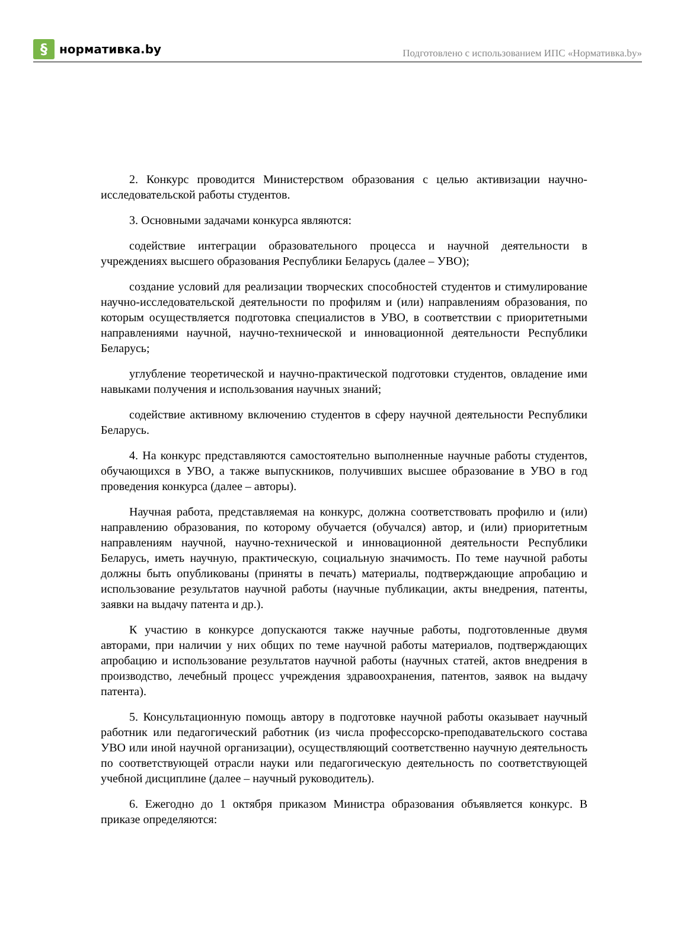§
нормативка.by
Подготовлено с использованием ИПС «Нормативка.by»
2. Конкурс проводится Министерством образования с целью активизации научно-исследовательской работы студентов.
3. Основными задачами конкурса являются:
содействие интеграции образовательного процесса и научной деятельности в учреждениях высшего образования Республики Беларусь (далее – УВО);
создание условий для реализации творческих способностей студентов и стимулирование научно-исследовательской деятельности по профилям и (или) направлениям образования, по которым осуществляется подготовка специалистов в УВО, в соответствии с приоритетными направлениями научной, научно-технической и инновационной деятельности Республики Беларусь;
углубление теоретической и научно-практической подготовки студентов, овладение ими навыками получения и использования научных знаний;
содействие активному включению студентов в сферу научной деятельности Республики Беларусь.
4. На конкурс представляются самостоятельно выполненные научные работы студентов, обучающихся в УВО, а также выпускников, получивших высшее образование в УВО в год проведения конкурса (далее – авторы).
Научная работа, представляемая на конкурс, должна соответствовать профилю и (или) направлению образования, по которому обучается (обучался) автор, и (или) приоритетным направлениям научной, научно-технической и инновационной деятельности Республики Беларусь, иметь научную, практическую, социальную значимость. По теме научной работы должны быть опубликованы (приняты в печать) материалы, подтверждающие апробацию и использование результатов научной работы (научные публикации, акты внедрения, патенты, заявки на выдачу патента и др.).
К участию в конкурсе допускаются также научные работы, подготовленные двумя авторами, при наличии у них общих по теме научной работы материалов, подтверждающих апробацию и использование результатов научной работы (научных статей, актов внедрения в производство, лечебный процесс учреждения здравоохранения, патентов, заявок на выдачу патента).
5. Консультационную помощь автору в подготовке научной работы оказывает научный работник или педагогический работник (из числа профессорско-преподавательского состава УВО или иной научной организации), осуществляющий соответственно научную деятельность по соответствующей отрасли науки или педагогическую деятельность по соответствующей учебной дисциплине (далее – научный руководитель).
6. Ежегодно до 1 октября приказом Министра образования объявляется конкурс. В приказе определяются: